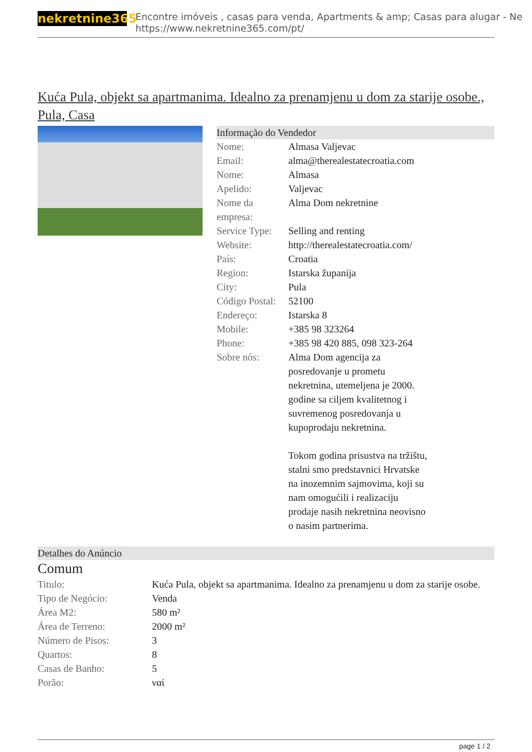nekretnine365
Encontre imóveis , casas para venda, Apartments & amp; Casas para alugar - Ne
https://www.nekretnine365.com/pt/
Kuća Pula, objekt sa apartmanima. Idealno za prenamjenu u dom za starije osobe., Pula, Casa
Informação do Vendedor
| Nome: | Almasa Valjevac |
| Email: | alma@therealestatecroatia.com |
| Nome: | Almasa |
| Apelido: | Valjevac |
| Nome da empresa: | Alma Dom nekretnine |
| Service Type: | Selling and renting |
| Website: | http://therealestatecroatia.com/ |
| País: | Croatia |
| Region: | Istarska županija |
| City: | Pula |
| Código Postal: | 52100 |
| Endereço: | Istarska 8 |
| Mobile: | +385 98 323264 |
| Phone: | +385 98 420 885, 098 323-264 |
| Sobre nós: | Alma Dom agencija za posredovanje u prometu nekretnina, utemeljena je 2000. godine sa ciljem kvalitetnog i suvremenog posredovanja u kupoprodaju nekretnina. Tokom godina prisustva na tržištu, stalni smo predstavnici Hrvatske na inozemnim sajmovima, koji su nam omogućili i realizaciju prodaje nasih nekretnina neovisno o nasim partnerima. |
Detalhes do Anúncio
Comum
| Titulo: | Kuća Pula, objekt sa apartmanima. Idealno za prenamjenu u dom za starije osobe. |
| Tipo de Negócio: | Venda |
| Área M2: | 580 m² |
| Área de Terreno: | 2000 m² |
| Número de Pisos: | 3 |
| Quartos: | 8 |
| Casas de Banho: | 5 |
| Porão: | ναί |
page 1 / 2